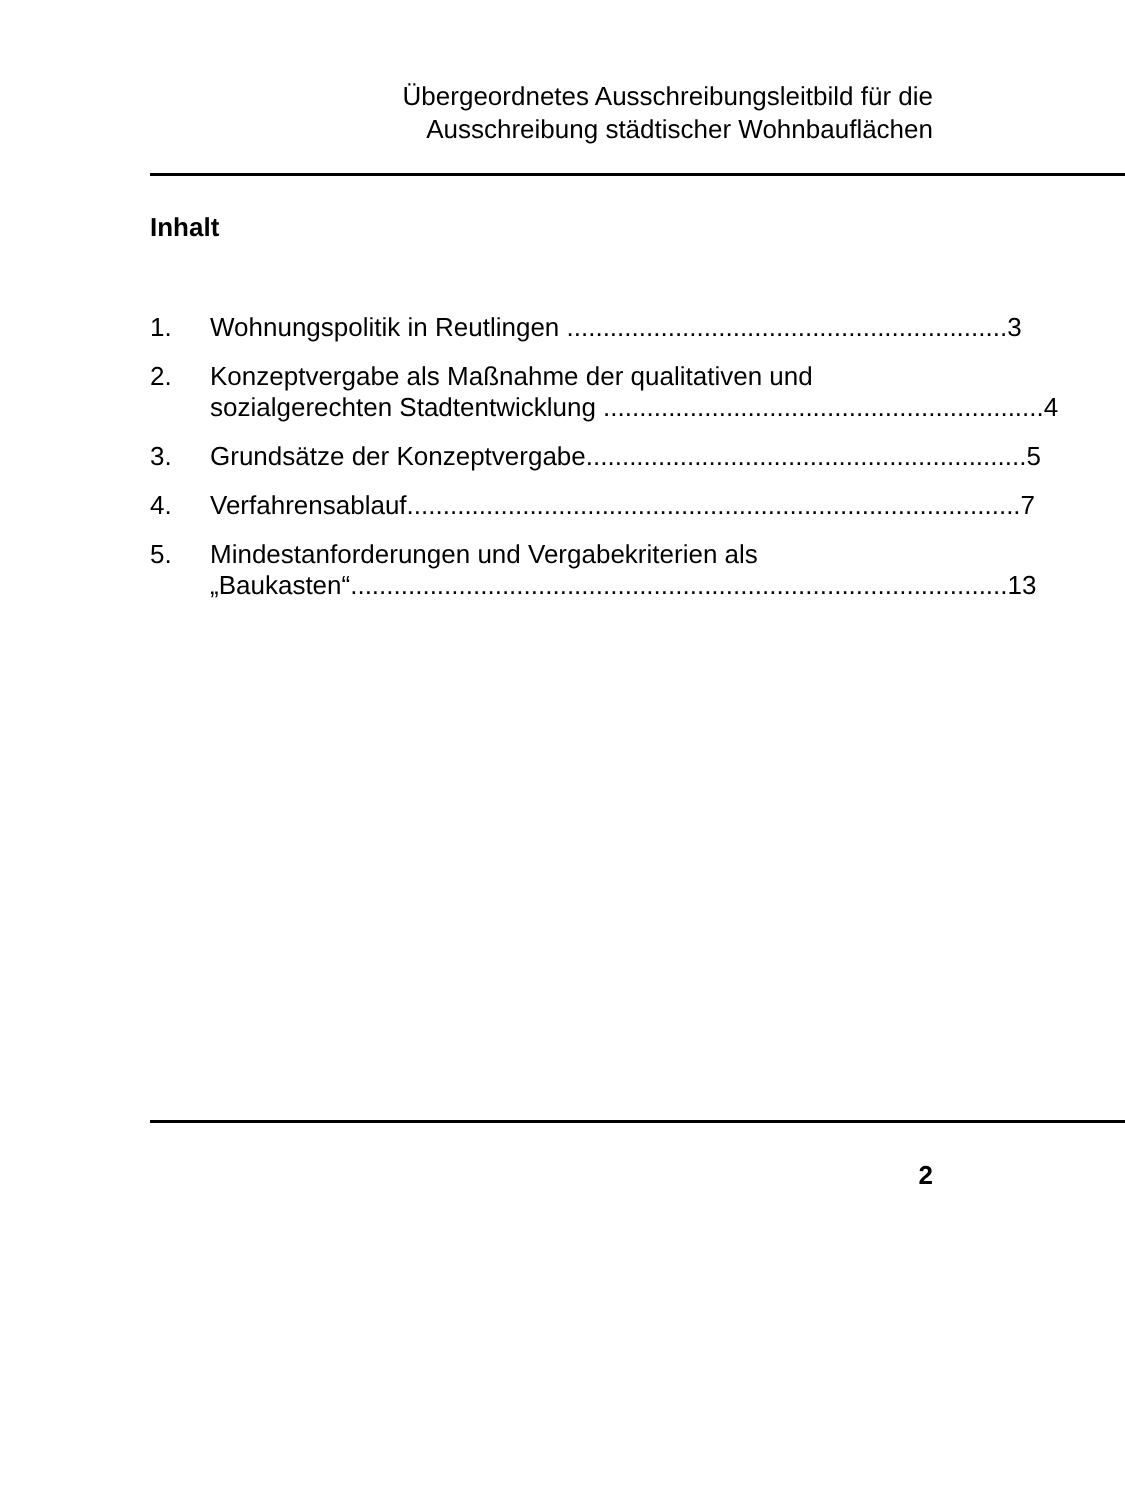Übergeordnetes Ausschreibungsleitbild für die
Ausschreibung städtischer Wohnbauflächen
Inhalt
1. Wohnungspolitik in Reutlingen ............................................................. 3
2. Konzeptvergabe als Maßnahme der qualitativen und
sozialgerechten Stadtentwicklung ............................................................. 4
3. Grundsätze der Konzeptvergabe............................................................. 5
4. Verfahrensablauf..................................................................................... 7
5. Mindestanforderungen und Vergabekriterien als
„Baukasten“........................................................................................... 13
2